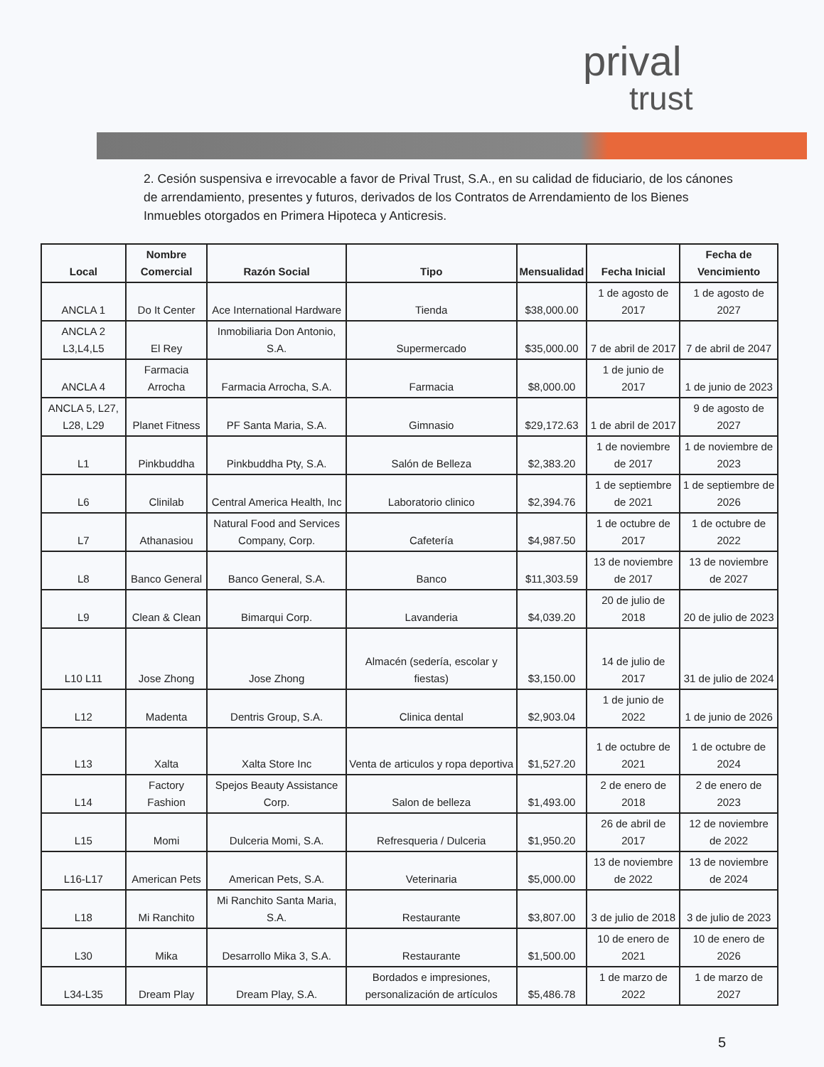prival
trust
2. Cesión suspensiva e irrevocable a favor de Prival Trust, S.A., en su calidad de fiduciario, de los cánones de arrendamiento, presentes y futuros, derivados de los Contratos de Arrendamiento de los Bienes Inmuebles otorgados en Primera Hipoteca y Anticresis.
| Local | Nombre Comercial | Razón Social | Tipo | Mensualidad | Fecha Inicial | Fecha de Vencimiento |
| --- | --- | --- | --- | --- | --- | --- |
| ANCLA 1 | Do It Center | Ace International Hardware | Tienda | $38,000.00 | 1 de agosto de 2017 | 1 de agosto de 2027 |
| ANCLA 2 L3,L4,L5 | El Rey | Inmobiliaria Don Antonio, S.A. | Supermercado | $35,000.00 | 7 de abril de 2017 | 7 de abril de 2047 |
| ANCLA 4 | Farmacia Arrocha | Farmacia Arrocha, S.A. | Farmacia | $8,000.00 | 1 de junio de 2017 | 1 de junio de 2023 |
| ANCLA 5, L27, L28, L29 | Planet Fitness | PF Santa Maria, S.A. | Gimnasio | $29,172.63 | 1 de abril de 2017 | 9 de agosto de 2027 |
| L1 | Pinkbuddha | Pinkbuddha Pty, S.A. | Salón de Belleza | $2,383.20 | 1 de noviembre de 2017 | 1 de noviembre de 2023 |
| L6 | Clinilab | Central America Health, Inc | Laboratorio clinico | $2,394.76 | 1 de septiembre de 2021 | 1 de septiembre de 2026 |
| L7 | Athanasiou | Natural Food and Services Company, Corp. | Cafetería | $4,987.50 | 1 de octubre de 2017 | 1 de octubre de 2022 |
| L8 | Banco General | Banco General, S.A. | Banco | $11,303.59 | 13 de noviembre de 2017 | 13 de noviembre de 2027 |
| L9 | Clean & Clean | Bimarqui Corp. | Lavanderia | $4,039.20 | 20 de julio de 2018 | 20 de julio de 2023 |
| L10 L11 | Jose Zhong | Jose Zhong | Almacén (sedería, escolar y fiestas) | $3,150.00 | 14 de julio de 2017 | 31 de julio de 2024 |
| L12 | Madenta | Dentris Group, S.A. | Clinica dental | $2,903.04 | 1 de junio de 2022 | 1 de junio de 2026 |
| L13 | Xalta | Xalta Store Inc | Venta de articulos y ropa deportiva | $1,527.20 | 1 de octubre de 2021 | 1 de octubre de 2024 |
| L14 | Factory Fashion | Spejos Beauty Assistance Corp. | Salon de belleza | $1,493.00 | 2 de enero de 2018 | 2 de enero de 2023 |
| L15 | Momi | Dulceria Momi, S.A. | Refresqueria / Dulceria | $1,950.20 | 26 de abril de 2017 | 12 de noviembre de 2022 |
| L16-L17 | American Pets | American Pets, S.A. | Veterinaria | $5,000.00 | 13 de noviembre de 2022 | 13 de noviembre de 2024 |
| L18 | Mi Ranchito | Mi Ranchito Santa Maria, S.A. | Restaurante | $3,807.00 | 3 de julio de 2018 | 3 de julio de 2023 |
| L30 | Mika | Desarrollo Mika 3, S.A. | Restaurante | $1,500.00 | 10 de enero de 2021 | 10 de enero de 2026 |
| L34-L35 | Dream Play | Dream Play, S.A. | Bordados e impresiones, personalización de artículos | $5,486.78 | 1 de marzo de 2022 | 1 de marzo de 2027 |
5